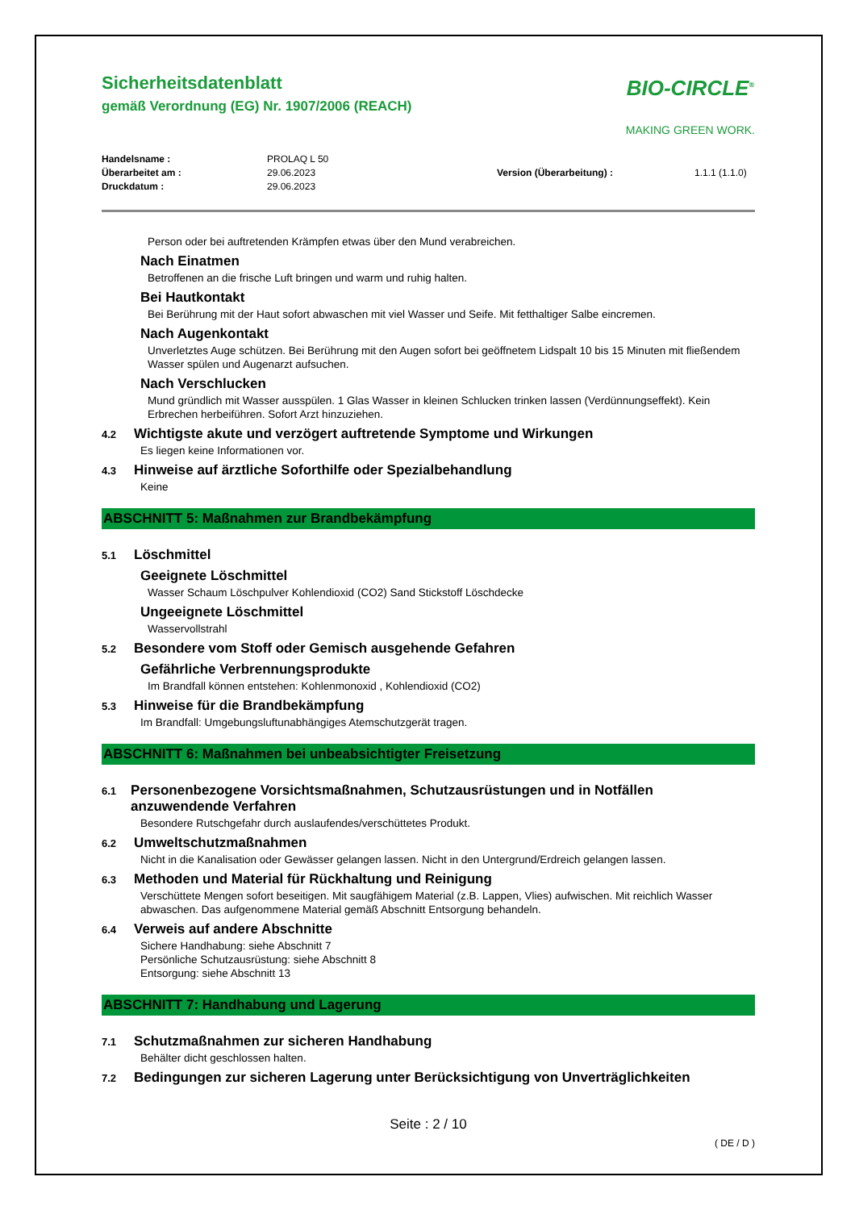Sicherheitsdatenblatt
gemäß Verordnung (EG) Nr. 1907/2006 (REACH)
BIO-CIRCLE<sup>®</sup>
MAKING GREEN WORK.
Handelsname : PROLAQ L 50 Überarbeitet am : 29.06.2023 Version (Überarbeitung) : 1.1.1 (1.1.0) Druckdatum : 29.06.2023
Person oder bei auftretenden Krämpfen etwas über den Mund verabreichen.
Nach Einatmen
Betroffenen an die frische Luft bringen und warm und ruhig halten.
Bei Hautkontakt
Bei Berührung mit der Haut sofort abwaschen mit viel Wasser und Seife. Mit fetthaltiger Salbe eincremen.
Nach Augenkontakt
Unverletztes Auge schützen. Bei Berührung mit den Augen sofort bei geöffnetem Lidspalt 10 bis 15 Minuten mit fließendem Wasser spülen und Augenarzt aufsuchen.
Nach Verschlucken
Mund gründlich mit Wasser ausspülen. 1 Glas Wasser in kleinen Schlucken trinken lassen (Verdünnungseffekt). Kein Erbrechen herbeiführen. Sofort Arzt hinzuziehen.
4.2 Wichtigste akute und verzögert auftretende Symptome und Wirkungen
Es liegen keine Informationen vor.
4.3 Hinweise auf ärztliche Soforthilfe oder Spezialbehandlung
Keine
ABSCHNITT 5: Maßnahmen zur Brandbekämpfung
5.1 Löschmittel
Geeignete Löschmittel
Wasser Schaum Löschpulver Kohlendioxid (CO2) Sand Stickstoff Löschdecke
Ungeeignete Löschmittel
Wasservollstrahl
5.2 Besondere vom Stoff oder Gemisch ausgehende Gefahren
Gefährliche Verbrennungsprodukte
Im Brandfall können entstehen: Kohlenmonoxid , Kohlendioxid (CO2)
5.3 Hinweise für die Brandbekämpfung
Im Brandfall: Umgebungsluftunabhängiges Atemschutzgerät tragen.
ABSCHNITT 6: Maßnahmen bei unbeabsichtigter Freisetzung
6.1 Personenbezogene Vorsichtsmaßnahmen, Schutzausrüstungen und in Notfällen anzuwendende Verfahren
Besondere Rutschgefahr durch auslaufendes/verschüttetes Produkt.
6.2 Umweltschutzmaßnahmen
Nicht in die Kanalisation oder Gewässer gelangen lassen. Nicht in den Untergrund/Erdreich gelangen lassen.
6.3 Methoden und Material für Rückhaltung und Reinigung
Verschüttete Mengen sofort beseitigen. Mit saugfähigem Material (z.B. Lappen, Vlies) aufwischen. Mit reichlich Wasser abwaschen. Das aufgenommene Material gemäß Abschnitt Entsorgung behandeln.
6.4 Verweis auf andere Abschnitte
Sichere Handhabung: siehe Abschnitt 7
Persönliche Schutzausrüstung: siehe Abschnitt 8
Entsorgung: siehe Abschnitt 13
ABSCHNITT 7: Handhabung und Lagerung
7.1 Schutzmaßnahmen zur sicheren Handhabung
Behälter dicht geschlossen halten.
7.2 Bedingungen zur sicheren Lagerung unter Berücksichtigung von Unverträglichkeiten
Seite : 2 / 10
( DE / D )